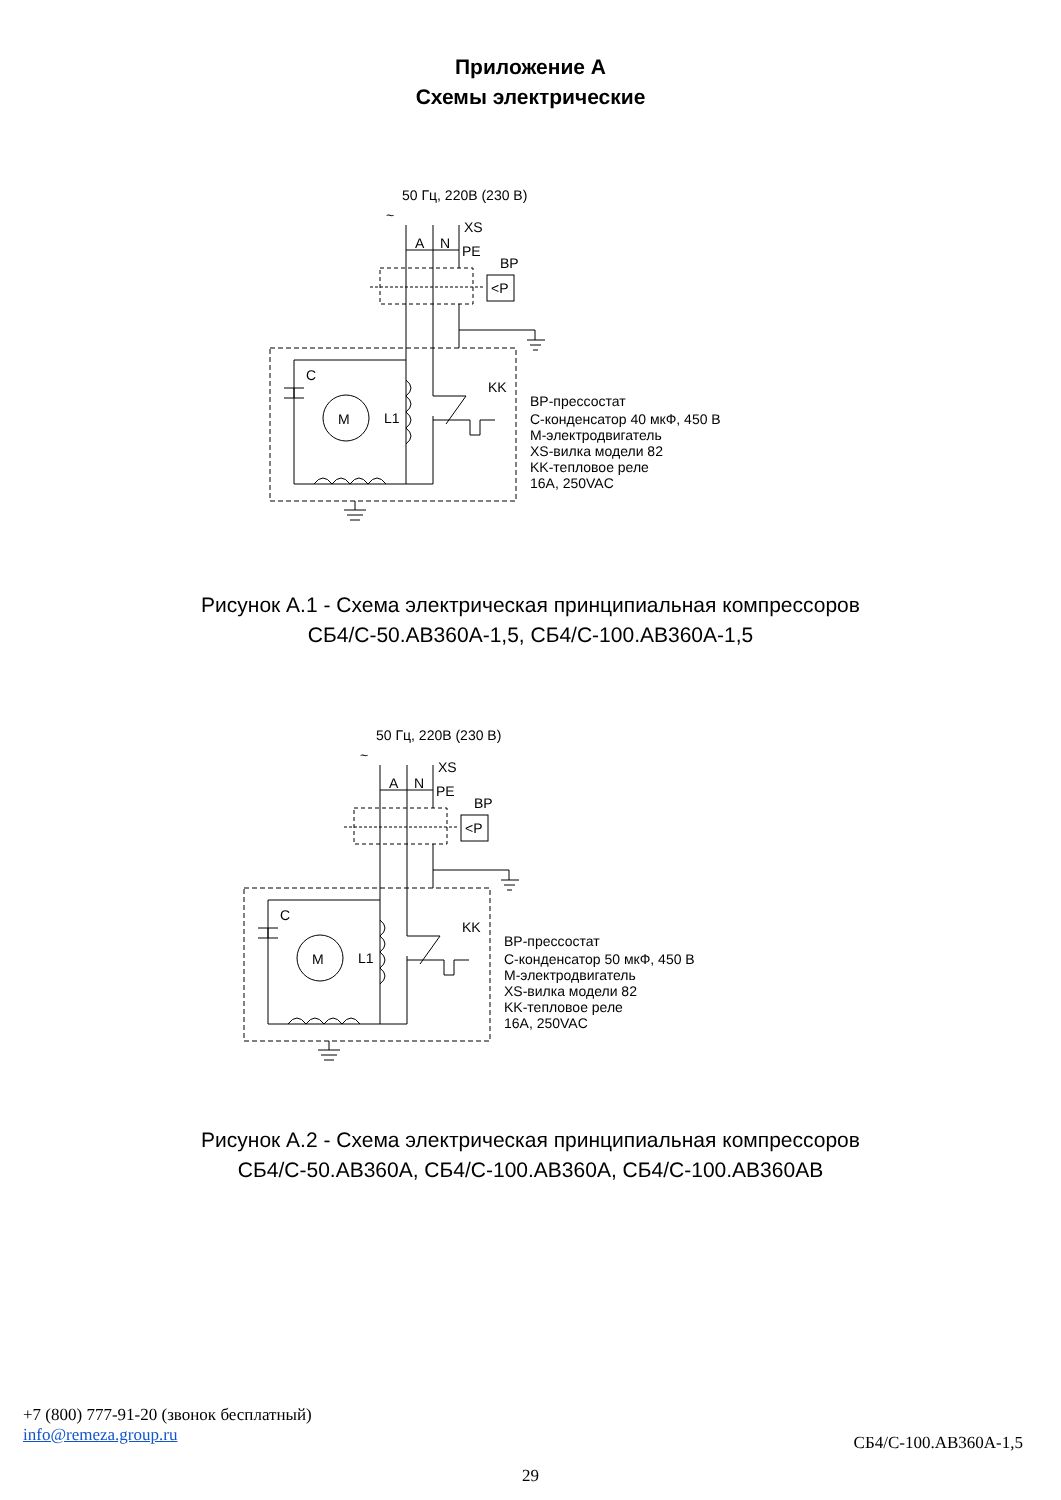Приложение А
Схемы электрические
50 Гц, 220В (230 В)
~
XS
A
N
PE
BP
<P
C
KK
M
L1
BP-прессостат
C-конденсатор 40 мкФ, 450 В
M-электродвигатель
XS-вилка модели 82
KK-тепловое реле
16A, 250VAC
Рисунок А.1 - Схема электрическая принципиальная компрессоров
СБ4/С-50.АВ360А-1,5, СБ4/С-100.АВ360А-1,5
50 Гц, 220В (230 В)
~
XS
A
N
PE
BP
<P
C
KK
M
L1
BP-прессостат
C-конденсатор 50 мкФ, 450 В
M-электродвигатель
XS-вилка модели 82
KK-тепловое реле
16A, 250VAC
Рисунок А.2 - Схема электрическая принципиальная компрессоров
СБ4/С-50.АВ360А, СБ4/С-100.АВ360А, СБ4/С-100.АВ360АВ
+7 (800) 777-91-20 (звонок бесплатный)
info@remeza.group.ru
СБ4/С-100.АВ360А-1,5
29